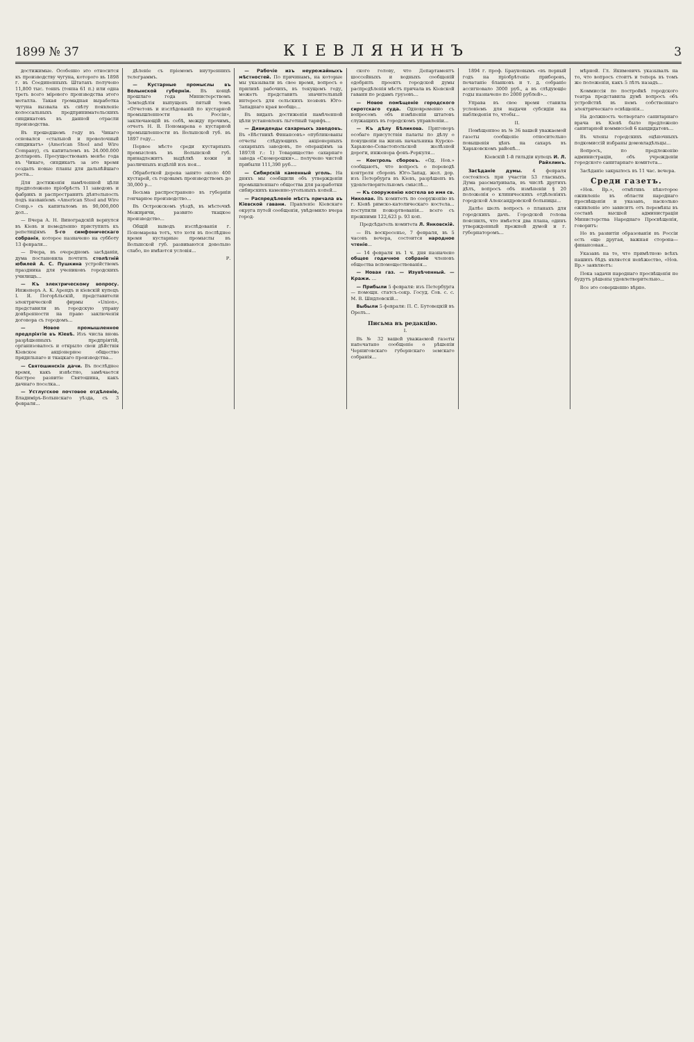1899 № 37 КІЕВЛЯНИНЪ 3
достижимые. Особенно это относится къ производству чугуна, которого въ 1898 г. въ Соединенныхъ Штатахъ получено 11,800 тыс. тоннъ (тонна 61 п.) или одна треть всего мірового производства этого металла. Такая громадная выработка чугуна вызвала къ свѣту появленіе колоссальныхъ предпринимательскихъ синдикатовъ въ данной отрасли производства.
Въ прошедшемъ году въ Чикаго основался «стальной и проволочный синдикатъ» (American Steel and Wire Company), съ капиталомъ въ 24.000.000 долларовъ. Просуществовавъ менѣе года въ Чикаго, синдикатъ за это время создалъ новые планы для дальнѣйшаго роста...
Для достиженія намѣченной цѣли предположено пріобрѣсть 11 заводовъ и фабрикъ и распространить дѣятельность подъ названіемъ «American Steel and Wire Comp.» съ капиталомъ въ 90,000,000 дол...
— Вчера А. Н. Виноградскій вернулся въ Кіевъ и немедленно приступилъ къ репетиціямъ 5-го симфоническаго собранія, которое назначено на субботу 13 февраля...
— Вчера, въ очередномъ засѣданіи, дума постановила почтить столѣтній юбилей А. С. Пушкина устройствомъ праздника для учениковъ городскихъ училищъ...
— Къ электрическому вопросу. Инженеръ А. К. Арендъ и кіевскій купецъ І. Я. Погорѣльскій, представители электрической фирмы «Union», представили въ городскую управу довѣренности на право заключенія договора съ городомъ...
— Новое промышленное предпріятіе въ Кіевѣ. Изъ числа вновь разрѣшенныхъ предпріятій, организовалось и открыло свои дѣйствія Кіевское акціонерное общество прядильнаго и ткацкаго производства...
— Святошинскія дачи. Въ послѣднее время, какъ извѣстно, замѣчается быстрое развитіе Святошина, какъ дачнаго поселка...
— Устлугское почтовое отдѣленіе, Владиміръ-Волынскаго уѣзда, съ 3 февраля...
дѣленіе съ пріемомъ внутреннихъ телеграммъ.
— Кустарные промыслы въ Волынской губерніи. Въ концѣ прошлаго года Министерствомъ Земледѣлія выпущенъ пятый томъ «Отчетовъ и изслѣдованій по кустарной промышленности въ Россіи», заключающій въ себѣ, между прочимъ, отчетъ Н. В. Пономарева о кустарной промышленности въ Волынской губ. въ 1897 году...
Первое мѣсто среди кустарныхъ промысловъ въ Волынской губ. принадлежитъ выдѣлкѣ кожи и различныхъ издѣлій изъ нея...
Обработкой дерева занято около 400 кустарей, съ годовымъ производствомъ до 30,000 р...
Весьма распространено въ губерніи гончарное производство...
Въ Острожскомъ уѣздѣ, въ мѣстечкѣ Межиричи, развито ткацкое производство...
Общій выводъ изслѣдованія г. Пономарева тотъ, что хотя въ послѣднее время кустарные промыслы въ Волынской губ. развиваются довольно слабо, но имѣются условія...
Р.
— Рабочіе изъ неурожайныхъ мѣстностей. По причинамъ, на которые мы указывали въ свое время, вопросъ о приливѣ рабочихъ, въ текущемъ году, можетъ представить значительный интересъ для сельскихъ хозяевъ Юго-Западнаго края вообще...
Въ видахъ достиженія намѣченной цѣли установленъ льготный тарифъ...
— Дивиденды сахарныхъ заводовъ. Въ «Вѣстникѣ Финансовъ» опубликованы отчеты слѣдующихъ акціонерныхъ сахарныхъ заводовъ, по операціямъ за 1897/8 г.: 1) Товарищество сахарнаго завода «Скоморошки»... получено чистой прибыли 111,390 руб....
— Сибирскій каменный уголь. На дняхъ мы сообщили объ утвержденіи промышленнаго общества для разработки сибирскихъ каменно-угольныхъ копей...
— Распредѣленіе мѣстъ причала въ Кіевской гавани. Правленіе Кіевскаго округа путей сообщенія, увѣдомило вчера город-
ского голову, что Департаментъ шоссейныхъ и водныхъ сообщеній одобрилъ проектъ городской думы распредѣленія мѣстъ причала въ Кіевской гавани по родамъ грузовъ...
— Новое помѣщеніе городского сиротскаго суда. Одновременно съ вопросомъ объ измѣненіи штатовъ служащихъ въ городскомъ управленіи...
— Къ дѣлу Бѣликова. Приговоръ особаго присутствія палаты по дѣлу о покушеніи на жизнь начальника Курско-Харьково-Севастопольской желѣзной дороги, инженера фонъ-Реркуля...
— Контроль сборовъ. «Од. Нов.» сообщаютъ, что вопросъ о переводѣ контроля сборовъ Юго-Запад. жел. дор. изъ Петербурга въ Кіевъ, разрѣшенъ въ удовлетворительномъ смыслѣ...
— Къ сооруженію костела во имя св. Николая. Въ комитетъ по сооруженію въ г. Кіевѣ римско-католическаго костела... поступили пожертвованія... всего съ прежними 122,623 р. 93 коп.
Предсѣдатель комитета Л. Янковскій.
— Въ воскресенье, 7 февраля, въ 5 часовъ вечера, состоится народное чтеніе...
— 14 февраля въ 1 ч. дня назначено общее годичное собраніе членовъ общества вспомоществованія...
— Новая газ. — Изувѣченный. — Кражи. ...
— Прибыли 5 февраля: изъ Петербурга — помощн. статсъ-секр. Госуд. Сов. с. с. М. В. Шидловскій...
Выбыли 5 февраля: П. С. Бутовецкій въ Орелъ...
Письма въ редакцію.
I.
Въ № 32 вашей уважаемой газеты напечатано сообщеніе о рѣшеніи Черниговскаго губернскаго земскаго собранія...
1894 г. проф. Брауновымъ «въ первый годъ на пріобрѣтеніе приборовъ, печатаніе бланковъ и т. д. собраніе ассигновало 3000 руб., а въ слѣдующіе годы назначено по 2000 рублей»...
Управа въ свое время ставила условіемъ для выдачи субсидіи на наблюденія то, чтобы...
II.
Помѣщенное въ № 36 вашей уважаемой газеты сообщеніе относительно повышенія цѣнъ на сахаръ въ Харьковскомъ районѣ...
Кіевскій 1-й гильдіи купецъ И. Л. Райхлинъ.
Засѣданіе думы. 4 февраля состоялось при участіи 53 гласныхъ. Дума разсматривала, въ числѣ другихъ дѣлъ, вопросъ объ измѣненіи § 20 положенія о клиническихъ отдѣленіяхъ городской Александровской больницы...
Далѣе шелъ вопросъ о планахъ для городскихъ дачъ. Городской голова пояснилъ, что имѣется два плана, одинъ утвержденный прежней думой и г. губернаторомъ...
мѣрной. Гл. Якимовичъ указывалъ на то, что вопросъ стоитъ и теперь въ томъ же положеніи, какъ 5 лѣтъ назадъ...
Коммиссія по постройкѣ городского театра представила думѣ вопросъ объ устройствѣ въ немъ собственнаго электрическаго освѣщенія...
На должность четвертаго санитарнаго врача въ Кіевѣ было предложено санитарной коммиссіей 6 кандидатовъ...
Въ члены городскихъ оцѣночныхъ подкомиссій избраны домовладѣльцы...
Вопросъ, по предложенію администраціи, объ учрежденіи городского санитарнаго комитета...
Засѣданіе закрылось въ 11 час. вечера.
Среди газетъ.
«Нов. Вр.», отмѣтивъ нѣкоторое оживленіе въ области народнаго просвѣщенія и указавъ, насколько оживленіе это зависитъ отъ перемѣны въ составѣ высшей администраціи Министерства Народнаго Просвѣщенія, говоритъ:
Но въ развитіи образованія въ Россіи есть еще другая, важная сторона—финансовая...
Указавъ на то, что примѣтною всѣхъ нашихъ бѣдъ является невѣжество, «Нов. Вр.» заявляетъ:
Пока задачи народнаго просвѣщенія не будутъ рѣшены удовлетворительно...
Все это совершенно вѣрно.